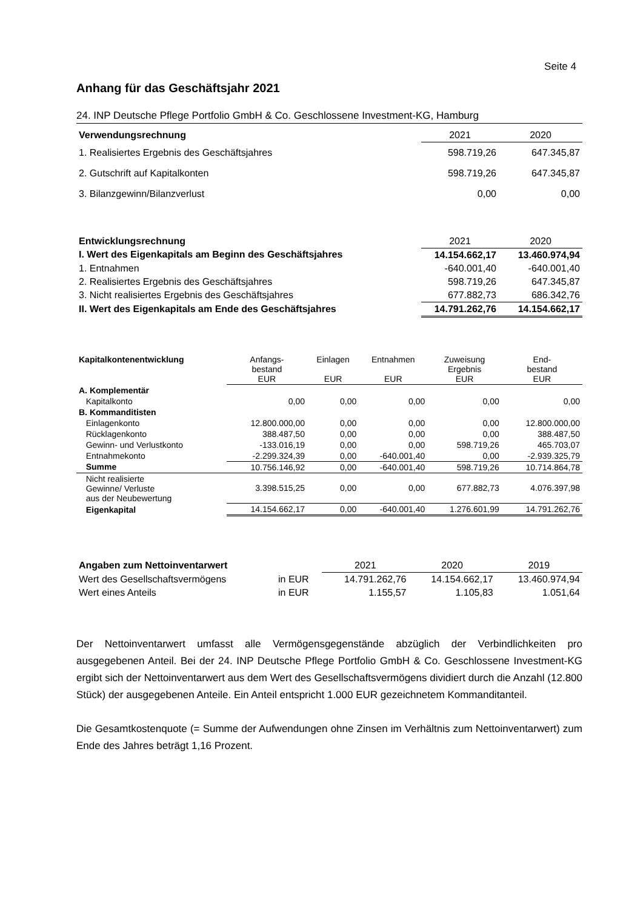Seite 4
Anhang für das Geschäftsjahr 2021
24. INP Deutsche Pflege Portfolio GmbH & Co. Geschlossene Investment-KG, Hamburg
| Verwendungsrechnung | 2021 | 2020 |
| --- | --- | --- |
| 1. Realisiertes Ergebnis des Geschäftsjahres | 598.719,26 | 647.345,87 |
| 2. Gutschrift auf Kapitalkonten | 598.719,26 | 647.345,87 |
| 3. Bilanzgewinn/Bilanzverlust | 0,00 | 0,00 |
| Entwicklungsrechnung | 2021 | 2020 |
| --- | --- | --- |
| I. Wert des Eigenkapitals am Beginn des Geschäftsjahres | 14.154.662,17 | 13.460.974,94 |
| 1. Entnahmen | -640.001,40 | -640.001,40 |
| 2. Realisiertes Ergebnis des Geschäftsjahres | 598.719,26 | 647.345,87 |
| 3. Nicht realisiertes Ergebnis des Geschäftsjahres | 677.882,73 | 686.342,76 |
| II. Wert des Eigenkapitals am Ende des Geschäftsjahres | 14.791.262,76 | 14.154.662,17 |
| Kapitalkontenentwicklung | Anfangs- bestand EUR | Einlagen EUR | Entnahmen EUR | Zuweisung Ergebnis EUR | End- bestand EUR |
| --- | --- | --- | --- | --- | --- |
| A. Komplementär | | | | | |
| Kapitalkonto | 0,00 | 0,00 | 0,00 | 0,00 | 0,00 |
| B. Kommanditisten | | | | | |
| Einlagenkonto | 12.800.000,00 | 0,00 | 0,00 | 0,00 | 12.800.000,00 |
| Rücklagenkonto | 388.487,50 | 0,00 | 0,00 | 0,00 | 388.487,50 |
| Gewinn- und Verlustkonto | -133.016,19 | 0,00 | 0,00 | 598.719,26 | 465.703,07 |
| Entnahmekonto | -2.299.324,39 | 0,00 | -640.001,40 | 0,00 | -2.939.325,79 |
| Summe | 10.756.146,92 | 0,00 | -640.001,40 | 598.719,26 | 10.714.864,78 |
| Nicht realisierte Gewinne/ Verluste aus der Neubewertung | 3.398.515,25 | 0,00 | 0,00 | 677.882,73 | 4.076.397,98 |
| Eigenkapital | 14.154.662,17 | 0,00 | -640.001,40 | 1.276.601,99 | 14.791.262,76 |
| Angaben zum Nettoinventarwert | | 2021 | 2020 | 2019 |
| --- | --- | --- | --- | --- |
| Wert des Gesellschaftsvermögens | in EUR | 14.791.262,76 | 14.154.662,17 | 13.460.974,94 |
| Wert eines Anteils | in EUR | 1.155,57 | 1.105,83 | 1.051,64 |
Der Nettoinventarwert umfasst alle Vermögensgegenstände abzüglich der Verbindlichkeiten pro ausgegebenen Anteil. Bei der 24. INP Deutsche Pflege Portfolio GmbH & Co. Geschlossene Investment-KG ergibt sich der Nettoinventarwert aus dem Wert des Gesellschaftsvermögens dividiert durch die Anzahl (12.800 Stück) der ausgegebenen Anteile. Ein Anteil entspricht 1.000 EUR gezeichnetem Kommanditanteil.
Die Gesamtkostenquote (= Summe der Aufwendungen ohne Zinsen im Verhältnis zum Nettoinventarwert) zum Ende des Jahres beträgt 1,16 Prozent.